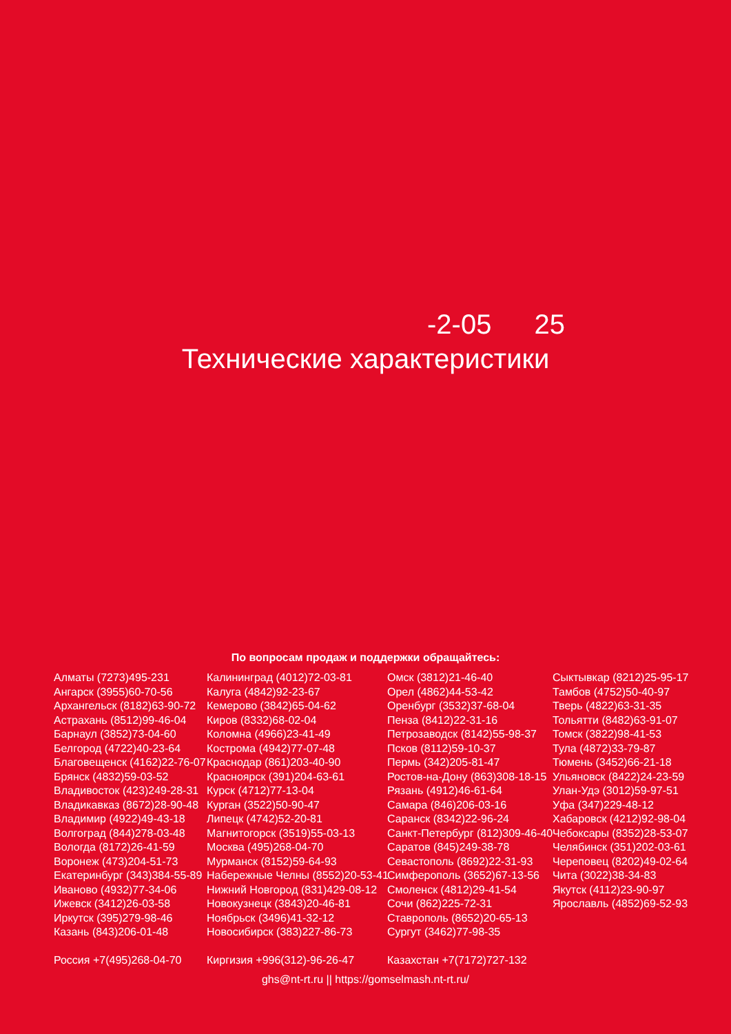-2-05 25
Технические характеристики
По вопросам продаж и поддержки обращайтесь:
Алматы (7273)495-231
Ангарск (3955)60-70-56
Архангельск (8182)63-90-72
Астрахань (8512)99-46-04
Барнаул (3852)73-04-60
Белгород (4722)40-23-64
Благовещенск (4162)22-76-07
Брянск (4832)59-03-52
Владивосток (423)249-28-31
Владикавказ (8672)28-90-48
Владимир (4922)49-43-18
Волгоград (844)278-03-48
Вологда (8172)26-41-59
Воронеж (473)204-51-73
Екатеринбург (343)384-55-89
Иваново (4932)77-34-06
Ижевск (3412)26-03-58
Иркутск (395)279-98-46
Казань (843)206-01-48
Россия +7(495)268-04-70
Калининград (4012)72-03-81
Калуга (4842)92-23-67
Кемерово (3842)65-04-62
Киров (8332)68-02-04
Коломна (4966)23-41-49
Кострома (4942)77-07-48
Краснодар (861)203-40-90
Красноярск (391)204-63-61
Курск (4712)77-13-04
Курган (3522)50-90-47
Липецк (4742)52-20-81
Магнитогорск (3519)55-03-13
Москва (495)268-04-70
Мурманск (8152)59-64-93
Набережные Челны (8552)20-53-41
Нижний Новгород (831)429-08-12
Новокузнецк (3843)20-46-81
Ноябрьск (3496)41-32-12
Новосибирск (383)227-86-73
Киргизия +996(312)-96-26-47
Омск (3812)21-46-40
Орел (4862)44-53-42
Оренбург (3532)37-68-04
Пенза (8412)22-31-16
Петрозаводск (8142)55-98-37
Псков (8112)59-10-37
Пермь (342)205-81-47
Ростов-на-Дону (863)308-18-15
Рязань (4912)46-61-64
Самара (846)206-03-16
Саранск (8342)22-96-24
Санкт-Петербург (812)309-46-40
Саратов (845)249-38-78
Севастополь (8692)22-31-93
Симферополь (3652)67-13-56
Смоленск (4812)29-41-54
Сочи (862)225-72-31
Ставрополь (8652)20-65-13
Сургут (3462)77-98-35
Казахстан +7(7172)727-132
Сыктывкар (8212)25-95-17
Тамбов (4752)50-40-97
Тверь (4822)63-31-35
Тольятти (8482)63-91-07
Томск (3822)98-41-53
Тула (4872)33-79-87
Тюмень (3452)66-21-18
Ульяновск (8422)24-23-59
Улан-Удэ (3012)59-97-51
Уфа (347)229-48-12
Хабаровск (4212)92-98-04
Чебоксары (8352)28-53-07
Челябинск (351)202-03-61
Череповец (8202)49-02-64
Чита (3022)38-34-83
Якутск (4112)23-90-97
Ярославль (4852)69-52-93
ghs@nt-rt.ru || https://gomselmash.nt-rt.ru/